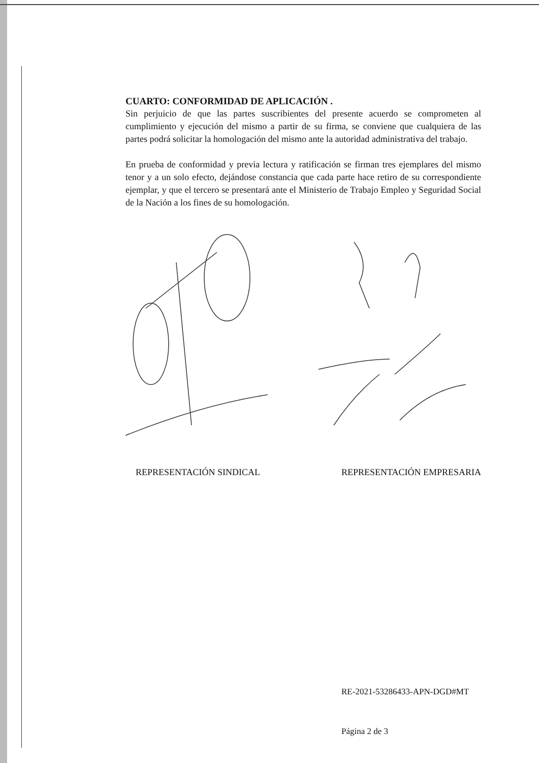CUARTO: CONFORMIDAD DE APLICACIÓN .
Sin perjuicio de que las partes suscribientes del presente acuerdo se comprometen al cumplimiento y ejecución del mismo a partir de su firma, se conviene que cualquiera de las partes podrá solicitar la homologación del mismo ante la autoridad administrativa del trabajo.
En prueba de conformidad y previa lectura y ratificación se firman tres ejemplares del mismo tenor y a un solo efecto, dejándose constancia que cada parte hace retiro de su correspondiente ejemplar, y que el tercero se presentará ante el Ministerio de Trabajo Empleo y Seguridad Social de la Nación a los fines de su homologación.
REPRESENTACIÓN SINDICAL REPRESENTACIÓN EMPRESARIA
RE-2021-53286433-APN-DGD#MT
Página 2 de 3